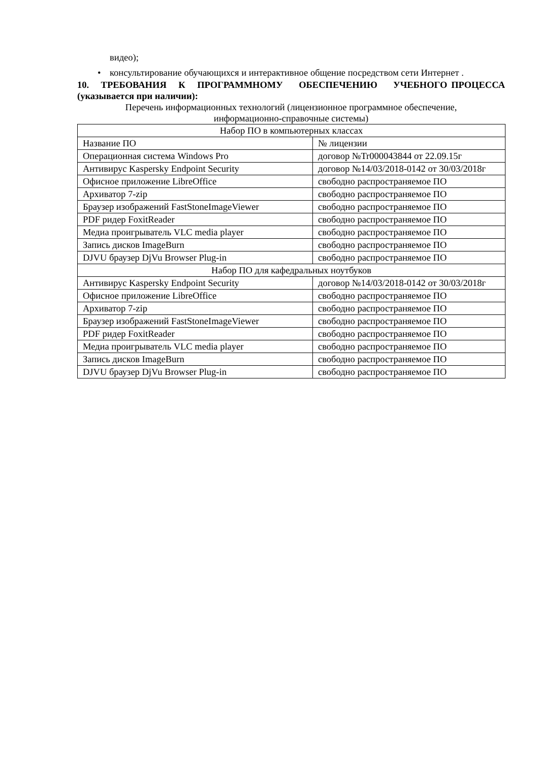видео);
• консультирование обучающихся и интерактивное общение посредством сети Интернет .
10. ТРЕБОВАНИЯ К ПРОГРАММНОМУ ОБЕСПЕЧЕНИЮ УЧЕБНОГО ПРОЦЕССА (указывается при наличии):
Перечень информационных технологий (лицензионное программное обеспечение,
информационно-справочные системы)
| Набор ПО в компьютерных классах | |
| Название ПО | № лицензии |
| Операционная система Windows Pro | договор №Tr000043844 от 22.09.15г |
| Антивирус Kaspersky Endpoint Security | договор №14/03/2018-0142 от 30/03/2018г |
| Офисное приложение LibreOffice | свободно распространяемое ПО |
| Архиватор 7-zip | свободно распространяемое ПО |
| Браузер изображений FastStoneImageViewer | свободно распространяемое ПО |
| PDF ридер FoxitReader | свободно распространяемое ПО |
| Медиа проигрыватель VLC media player | свободно распространяемое ПО |
| Запись дисков ImageBurn | свободно распространяемое ПО |
| DJVU браузер DjVu Browser Plug-in | свободно распространяемое ПО |
| Набор ПО для кафедральных ноутбуков | |
| Антивирус Kaspersky Endpoint Security | договор №14/03/2018-0142 от 30/03/2018г |
| Офисное приложение LibreOffice | свободно распространяемое ПО |
| Архиватор 7-zip | свободно распространяемое ПО |
| Браузер изображений FastStoneImageViewer | свободно распространяемое ПО |
| PDF ридер FoxitReader | свободно распространяемое ПО |
| Медиа проигрыватель VLC media player | свободно распространяемое ПО |
| Запись дисков ImageBurn | свободно распространяемое ПО |
| DJVU браузер DjVu Browser Plug-in | свободно распространяемое ПО |